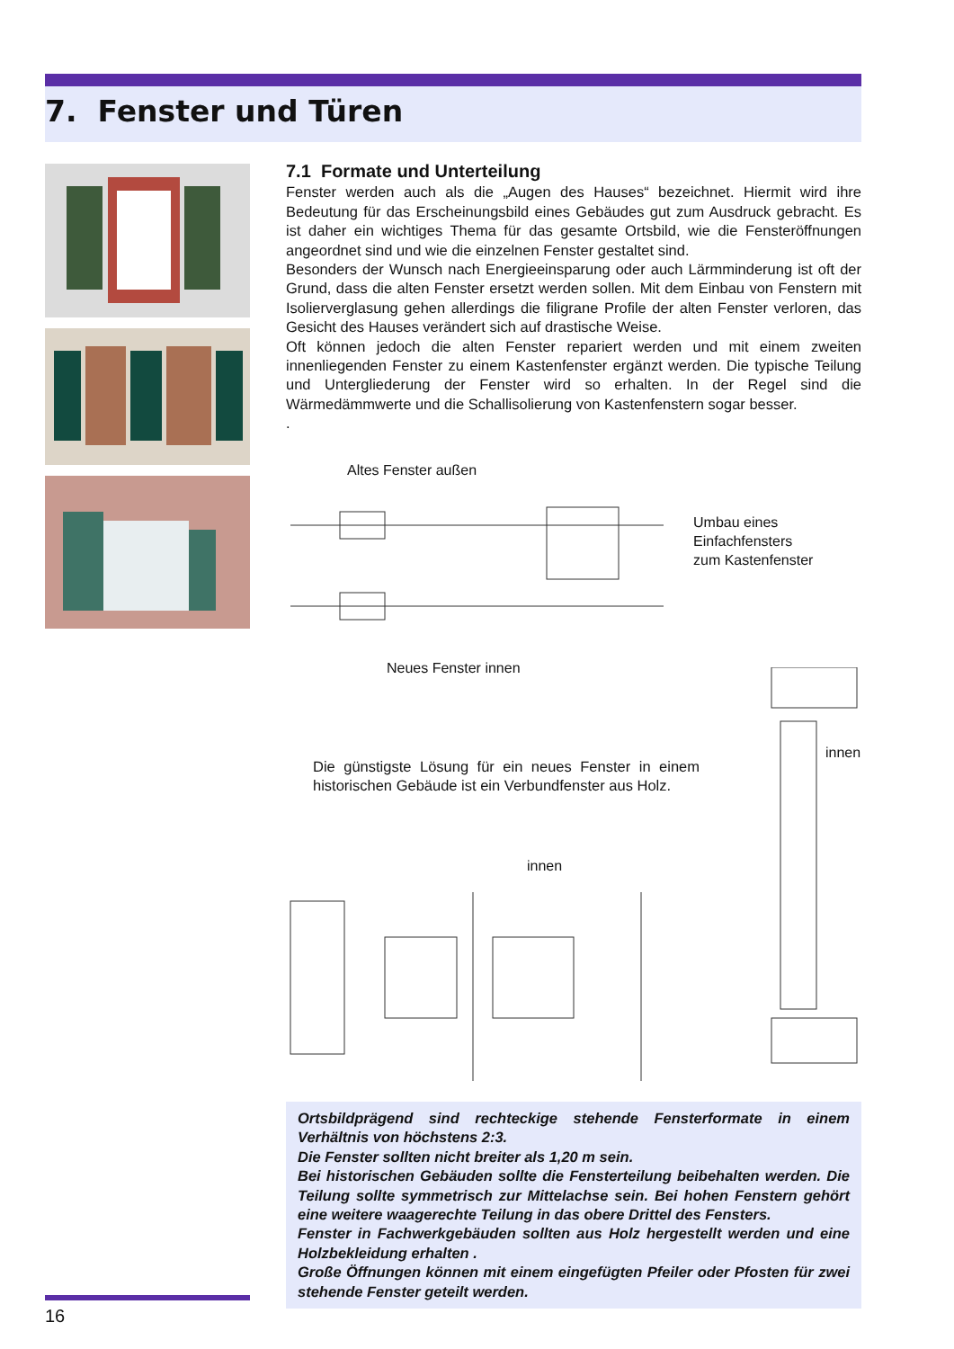7. Fenster und Türen
7.1 Formate und Unterteilung
Fenster werden auch als die „Augen des Hauses“ bezeichnet. Hiermit wird ihre Bedeutung für das Erscheinungsbild eines Gebäudes gut zum Ausdruck gebracht. Es ist daher ein wichtiges Thema für das gesamte Ortsbild, wie die Fensteröffnungen angeordnet sind und wie die einzelnen Fenster gestaltet sind.
Besonders der Wunsch nach Energieeinsparung oder auch Lärmminderung ist oft der Grund, dass die alten Fenster ersetzt werden sollen. Mit dem Einbau von Fenstern mit Isolierverglasung gehen allerdings die filigrane Profile der alten Fenster verloren, das Gesicht des Hauses verändert sich auf drastische Weise.
Oft können jedoch die alten Fenster repariert werden und mit einem zweiten innenliegenden Fenster zu einem Kastenfenster ergänzt werden. Die typische Teilung und Untergliederung der Fenster wird so erhalten. In der Regel sind die Wärmedämmwerte und die Schallisolierung von Kastenfenstern sogar besser.
.
Altes Fenster außen
Umbau eines
Einfachfensters
zum Kastenfenster
Neues Fenster innen
Die günstigste Lösung für ein neues Fenster in einem historischen Gebäude ist ein Verbundfenster aus Holz.
innen
innen
Ortsbildprägend sind rechteckige stehende Fensterformate in einem Verhältnis von höchstens 2:3.
Die Fenster sollten nicht breiter als 1,20 m sein.
Bei historischen Gebäuden sollte die Fensterteilung beibehalten werden. Die Teilung sollte symmetrisch zur Mittelachse sein. Bei hohen Fenstern gehört eine weitere waagerechte Teilung in das obere Drittel des Fensters.
Fenster in Fachwerkgebäuden sollten aus Holz hergestellt werden und eine Holzbekleidung erhalten .
Große Öffnungen können mit einem eingefügten Pfeiler oder Pfosten für zwei stehende Fenster geteilt werden.
16